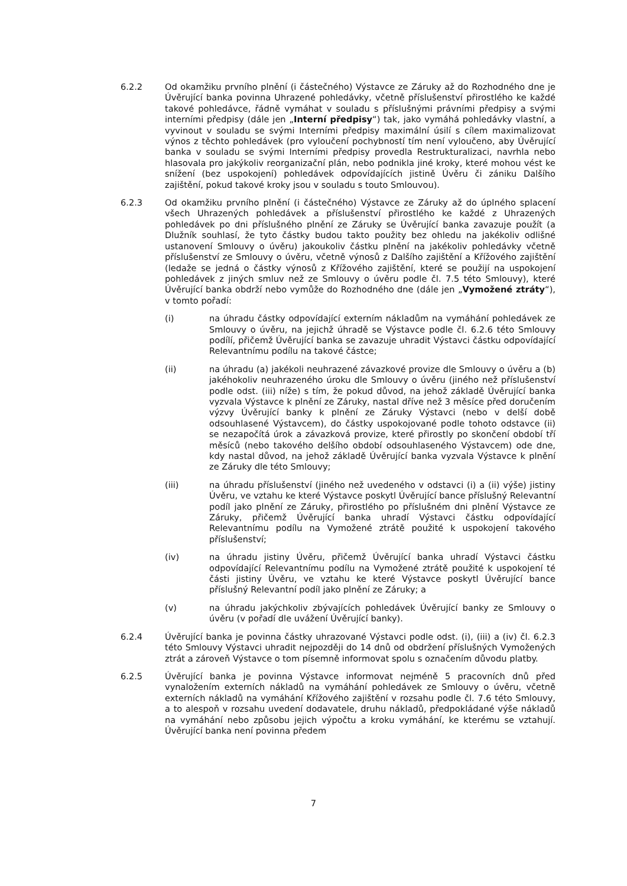6.2.2 Od okamžiku prvního plnění (i částečného) Výstavce ze Záruky až do Rozhodného dne je Úvěrující banka povinna Uhrazené pohledávky, včetně příslušenství přirostlého ke každé takové pohledávce, řádně vymáhat v souladu s příslušnými právními předpisy a svými interními předpisy (dále jen „Interní předpisy“) tak, jako vymáhá pohledávky vlastní, a vyvinout v souladu se svými Interními předpisy maximální úsilí s cílem maximalizovat výnos z těchto pohledávek (pro vyloučení pochybností tím není vyloučeno, aby Úvěrující banka v souladu se svými Interními předpisy provedla Restrukturalizaci, navrhla nebo hlasovala pro jakýkoliv reorganizační plán, nebo podnikla jiné kroky, které mohou vést ke snížení (bez uspokojení) pohledávek odpovídajících jistině Úvěru či zániku Dalšího zajištění, pokud takové kroky jsou v souladu s touto Smlouvou).
6.2.3 Od okamžiku prvního plnění (i částečného) Výstavce ze Záruky až do úplného splacení všech Uhrazených pohledávek a příslušenství přirostlého ke každé z Uhrazených pohledávek po dni příslušného plnění ze Záruky se Úvěrující banka zavazuje použít (a Dlužník souhlasí, že tyto částky budou takto použity bez ohledu na jakékoliv odlišné ustanovení Smlouvy o úvěru) jakoukoliv částku plnění na jakékoliv pohledávky včetně příslušenství ze Smlouvy o úvěru, včetně výnosů z Dalšího zajištění a Křížového zajištění (ledaže se jedná o částky výnosů z Křížového zajištění, které se použijí na uspokojení pohledávek z jiných smluv než ze Smlouvy o úvěru podle čl. 7.5 této Smlouvy), které Úvěrující banka obdrží nebo vymůže do Rozhodného dne (dále jen „Vymožené ztráty“), v tomto pořadí:
(i) na úhradu částky odpovídající externím nákladům na vymáhání pohledávek ze Smlouvy o úvěru, na jejichž úhradě se Výstavce podle čl. 6.2.6 této Smlouvy podílí, přičemž Úvěrující banka se zavazuje uhradit Výstavci částku odpovídající Relevantnímu podílu na takové částce;
(ii) na úhradu (a) jakékoli neuhrazené závazkové provize dle Smlouvy o úvěru a (b) jakéhokoliv neuhrazeného úroku dle Smlouvy o úvěru (jiného než příslušenství podle odst. (iii) níže) s tím, že pokud důvod, na jehož základě Úvěrující banka vyzvala Výstavce k plnění ze Záruky, nastal dříve než 3 měsíce před doručením výzvy Úvěrující banky k plnění ze Záruky Výstavci (nebo v delší době odsouhlasené Výstavcem), do částky uspokojované podle tohoto odstavce (ii) se nezapočítá úrok a závazková provize, které přirostly po skončení období tří měsíců (nebo takového delšího období odsouhlaseného Výstavcem) ode dne, kdy nastal důvod, na jehož základě Úvěrující banka vyzvala Výstavce k plnění ze Záruky dle této Smlouvy;
(iii) na úhradu příslušenství (jiného než uvedeného v odstavci (i) a (ii) výše) jistiny Úvěru, ve vztahu ke které Výstavce poskytl Úvěrující bance příslušný Relevantní podíl jako plnění ze Záruky, přirostlého po příslušném dni plnění Výstavce ze Záruky, přičemž Úvěrující banka uhradí Výstavci částku odpovídající Relevantnímu podílu na Vymožené ztrátě použité k uspokojení takového příslušenství;
(iv) na úhradu jistiny Úvěru, přičemž Úvěrující banka uhradí Výstavci částku odpovídající Relevantnímu podílu na Vymožené ztrátě použité k uspokojení té části jistiny Úvěru, ve vztahu ke které Výstavce poskytl Úvěrující bance příslušný Relevantní podíl jako plnění ze Záruky; a
(v) na úhradu jakýchkoliv zbývajících pohledávek Úvěrující banky ze Smlouvy o úvěru (v pořadí dle uvážení Úvěrující banky).
6.2.4 Úvěrující banka je povinna částky uhrazované Výstavci podle odst. (i), (iii) a (iv) čl. 6.2.3 této Smlouvy Výstavci uhradit nejpozději do 14 dnů od obdržení příslušných Vymožených ztrát a zároveň Výstavce o tom písemně informovat spolu s označením důvodu platby.
6.2.5 Úvěrující banka je povinna Výstavce informovat nejméně 5 pracovních dnů před vynaložením externích nákladů na vymáhání pohledávek ze Smlouvy o úvěru, včetně externích nákladů na vymáhání Křížového zajištění v rozsahu podle čl. 7.6 této Smlouvy, a to alespoň v rozsahu uvedení dodavatele, druhu nákladů, předpokládané výše nákladů na vymáhání nebo způsobu jejich výpočtu a kroku vymáhání, ke kterému se vztahují. Úvěrující banka není povinna předem
7